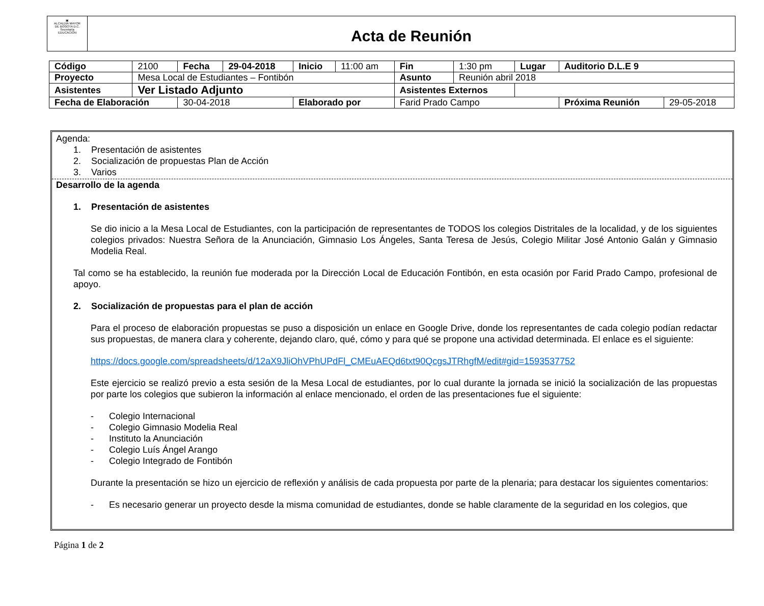▣
ALCALDIA MAYOR
DE BOGOTA D.C.
Secretaría
EDUCACIÓN
Acta de Reunión
| Código | 2100 | Fecha | 29-04-2018 | Inicio | 11:00 am | Fin | 1:30 pm | Lugar | Auditorio D.L.E 9 | |
| Proyecto | Mesa Local de Estudiantes – Fontibón | | | | | Asunto | Reunión abril 2018 | | | |
| Asistentes | Ver Listado Adjunto | | | | | Asistentes Externos | | | | |
| Fecha de Elaboración | | 30-04-2018 | | Elaborado por | | Farid Prado Campo | | | Próxima Reunión | 29-05-2018 |
Agenda:
1. Presentación de asistentes
2. Socialización de propuestas Plan de Acción
3. Varios
Desarrollo de la agenda
1. Presentación de asistentes
Se dio inicio a la Mesa Local de Estudiantes, con la participación de representantes de TODOS los colegios Distritales de la localidad, y de los siguientes colegios privados: Nuestra Señora de la Anunciación, Gimnasio Los Ángeles, Santa Teresa de Jesús, Colegio Militar José Antonio Galán y Gimnasio Modelia Real.
Tal como se ha establecido, la reunión fue moderada por la Dirección Local de Educación Fontibón, en esta ocasión por Farid Prado Campo, profesional de apoyo.
2. Socialización de propuestas para el plan de acción
Para el proceso de elaboración propuestas se puso a disposición un enlace en Google Drive, donde los representantes de cada colegio podían redactar sus propuestas, de manera clara y coherente, dejando claro, qué, cómo y para qué se propone una actividad determinada. El enlace es el siguiente:
https://docs.google.com/spreadsheets/d/12aX9JliOhVPhUPdFl_CMEuAEQd6txt90QcgsJTRhgfM/edit#gid=1593537752
Este ejercicio se realizó previo a esta sesión de la Mesa Local de estudiantes, por lo cual durante la jornada se inició la socialización de las propuestas por parte los colegios que subieron la información al enlace mencionado, el orden de las presentaciones fue el siguiente:
- Colegio Internacional
- Colegio Gimnasio Modelia Real
- Instituto la Anunciación
- Colegio Luís Ángel Arango
- Colegio Integrado de Fontibón
Durante la presentación se hizo un ejercicio de reflexión y análisis de cada propuesta por parte de la plenaria; para destacar los siguientes comentarios:
- Es necesario generar un proyecto desde la misma comunidad de estudiantes, donde se hable claramente de la seguridad en los colegios, que
Página 1 de 2